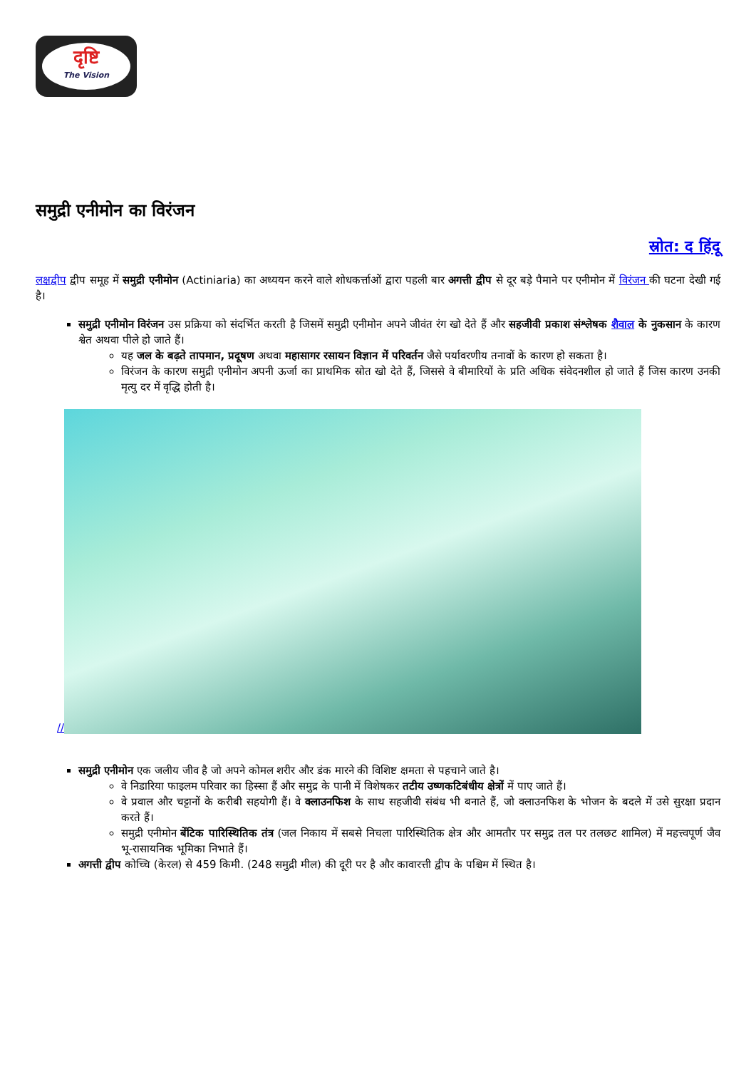दृष्टि
The Vision
समुद्री एनीमोन का विरंजन
स्रोत: द हिंदू
लक्षद्वीप द्वीप समूह में समुद्री एनीमोन (Actiniaria) का अध्ययन करने वाले शोधकर्त्ताओं द्वारा पहली बार अगत्ती द्वीप से दूर बड़े पैमाने पर एनीमोन में विरंजन की घटना देखी गई है।
समुद्री एनीमोन विरंजन उस प्रक्रिया को संदर्भित करती है जिसमें समुद्री एनीमोन अपने जीवंत रंग खो देते हैं और सहजीवी प्रकाश संश्लेषक शैवाल के नुकसान के कारण श्वेत अथवा पीले हो जाते हैं।
यह जल के बढ़ते तापमान, प्रदूषण अथवा महासागर रसायन विज्ञान में परिवर्तन जैसे पर्यावरणीय तनावों के कारण हो सकता है।
विरंजन के कारण समुद्री एनीमोन अपनी ऊर्जा का प्राथमिक स्रोत खो देते हैं, जिससे वे बीमारियों के प्रति अधिक संवेदनशील हो जाते हैं जिस कारण उनकी मृत्यु दर में वृद्धि होती है।
//
समुद्री एनीमोन एक जलीय जीव है जो अपने कोमल शरीर और डंक मारने की विशिष्ट क्षमता से पहचाने जाते है।
वे निडारिया फाइलम परिवार का हिस्सा हैं और समुद्र के पानी में विशेषकर तटीय उष्णकटिबंधीय क्षेत्रों में पाए जाते हैं।
वे प्रवाल और चट्टानों के करीबी सहयोगी हैं। वे क्लाउनफिश के साथ सहजीवी संबंध भी बनाते हैं, जो क्लाउनफिश के भोजन के बदले में उसे सुरक्षा प्रदान करते हैं।
समुद्री एनीमोन बेंटिक पारिस्थितिक तंत्र (जल निकाय में सबसे निचला पारिस्थितिक क्षेत्र और आमतौर पर समुद्र तल पर तलछट शामिल) में महत्त्वपूर्ण जैव भू-रासायनिक भूमिका निभाते हैं।
अगत्ती द्वीप कोच्चि (केरल) से 459 किमी. (248 समुद्री मील) की दूरी पर है और कावारत्ती द्वीप के पश्चिम में स्थित है।